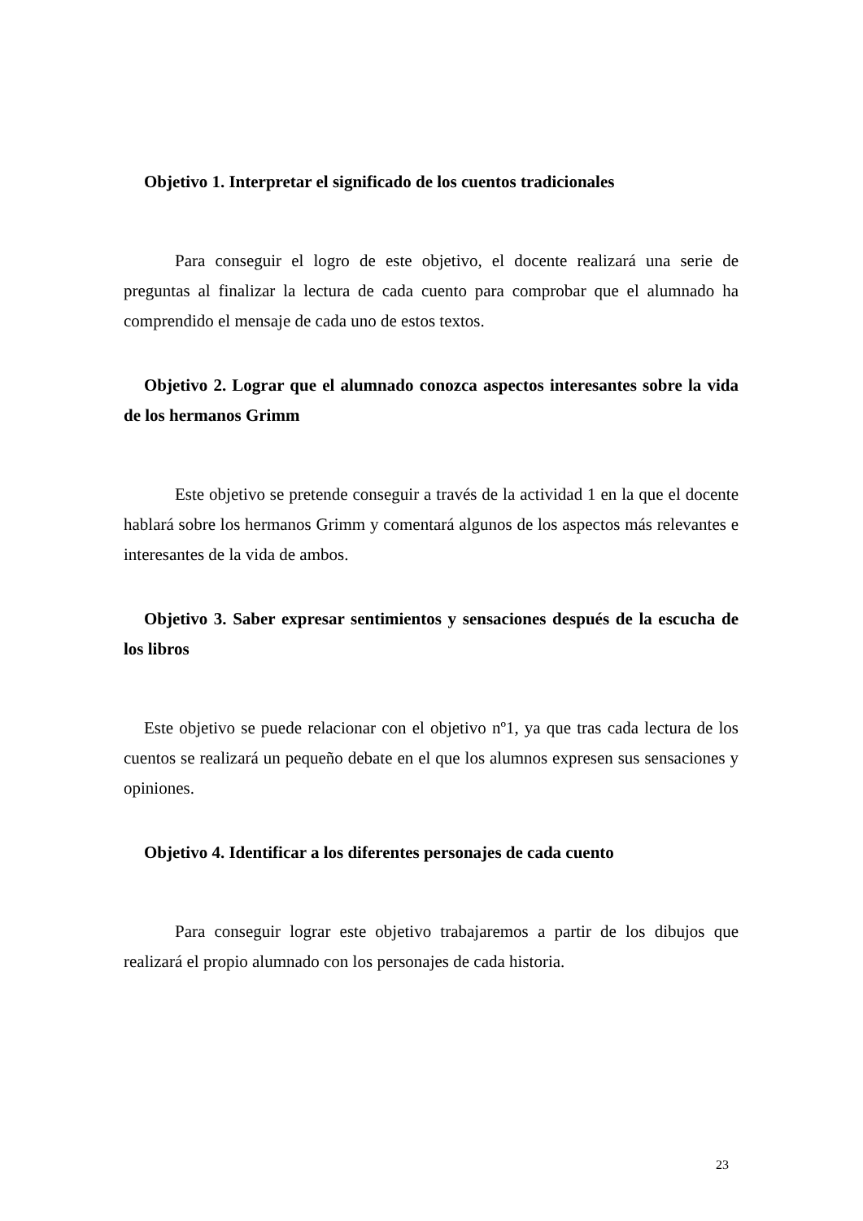Objetivo 1. Interpretar el significado de los cuentos tradicionales
Para conseguir el logro de este objetivo, el docente realizará una serie de preguntas al finalizar la lectura de cada cuento para comprobar que el alumnado ha comprendido el mensaje de cada uno de estos textos.
Objetivo 2. Lograr que el alumnado conozca aspectos interesantes sobre la vida de los hermanos Grimm
Este objetivo se pretende conseguir a través de la actividad 1 en la que el docente hablará sobre los hermanos Grimm y comentará algunos de los aspectos más relevantes e interesantes de la vida de ambos.
Objetivo 3. Saber expresar sentimientos y sensaciones después de la escucha de los libros
Este objetivo se puede relacionar con el objetivo nº1, ya que tras cada lectura de los cuentos se realizará un pequeño debate en el que los alumnos expresen sus sensaciones y opiniones.
Objetivo 4. Identificar a los diferentes personajes de cada cuento
Para conseguir lograr este objetivo trabajaremos a partir de los dibujos que realizará el propio alumnado con los personajes de cada historia.
23